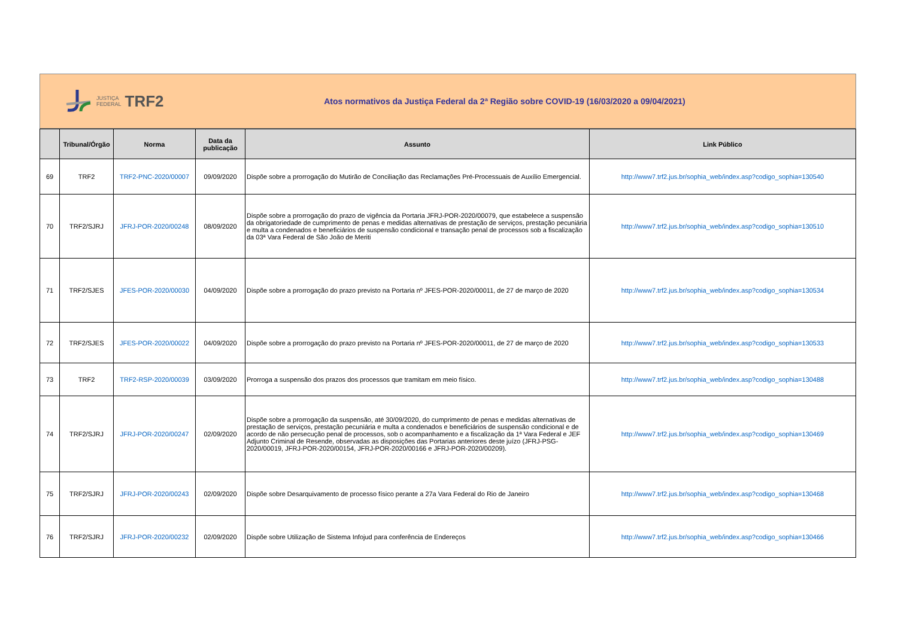JUSTIÇA
FEDERAL
TRF2
Atos normativos da Justiça Federal da 2ª Região sobre COVID-19 (16/03/2020 a 09/04/2021)
| | Tribunal/Órgão | Norma | Data da publicação | Assunto | Link Público |
| --- | --- | --- | --- | --- | --- |
| 69 | TRF2 | TRF2-PNC-2020/00007 | 09/09/2020 | Dispõe sobre a prorrogação do Mutirão de Conciliação das Reclamações Pré-Processuais de Auxílio Emergencial. | http://www7.trf2.jus.br/sophia_web/index.asp?codigo_sophia=130540 |
| 70 | TRF2/SJRJ | JFRJ-POR-2020/00248 | 08/09/2020 | Dispõe sobre a prorrogação do prazo de vigência da Portaria JFRJ-POR-2020/00079, que estabelece a suspensão da obrigatoriedade de cumprimento de penas e medidas alternativas de prestação de serviços, prestação pecuniária e multa a condenados e beneficiários de suspensão condicional e transação penal de processos sob a fiscalização da 03ª Vara Federal de São João de Meriti | http://www7.trf2.jus.br/sophia_web/index.asp?codigo_sophia=130510 |
| 71 | TRF2/SJES | JFES-POR-2020/00030 | 04/09/2020 | Dispõe sobre a prorrogação do prazo previsto na Portaria nº JFES-POR-2020/00011, de 27 de março de 2020 | http://www7.trf2.jus.br/sophia_web/index.asp?codigo_sophia=130534 |
| 72 | TRF2/SJES | JFES-POR-2020/00022 | 04/09/2020 | Dispõe sobre a prorrogação do prazo previsto na Portaria nº JFES-POR-2020/00011, de 27 de março de 2020 | http://www7.trf2.jus.br/sophia_web/index.asp?codigo_sophia=130533 |
| 73 | TRF2 | TRF2-RSP-2020/00039 | 03/09/2020 | Prorroga a suspensão dos prazos dos processos que tramitam em meio físico. | http://www7.trf2.jus.br/sophia_web/index.asp?codigo_sophia=130488 |
| 74 | TRF2/SJRJ | JFRJ-POR-2020/00247 | 02/09/2020 | Dispõe sobre a prorrogação da suspensão, até 30/09/2020, do cumprimento de penas e medidas alternativas de prestação de serviços, prestação pecuniária e multa a condenados e beneficiários de suspensão condicional e de acordo de não persecução penal de processos, sob o acompanhamento e a fiscalização da 1ª Vara Federal e JEF Adjunto Criminal de Resende, observadas as disposições das Portarias anteriores deste juízo (JFRJ-PSG-2020/00019, JFRJ-POR-2020/00154, JFRJ-POR-2020/00166 e JFRJ-POR-2020/00209). | http://www7.trf2.jus.br/sophia_web/index.asp?codigo_sophia=130469 |
| 75 | TRF2/SJRJ | JFRJ-POR-2020/00243 | 02/09/2020 | Dispõe sobre Desarquivamento de processo físico perante a 27a Vara Federal do Rio de Janeiro | http://www7.trf2.jus.br/sophia_web/index.asp?codigo_sophia=130468 |
| 76 | TRF2/SJRJ | JFRJ-POR-2020/00232 | 02/09/2020 | Dispõe sobre Utilização de Sistema Infojud para conferência de Endereços | http://www7.trf2.jus.br/sophia_web/index.asp?codigo_sophia=130466 |